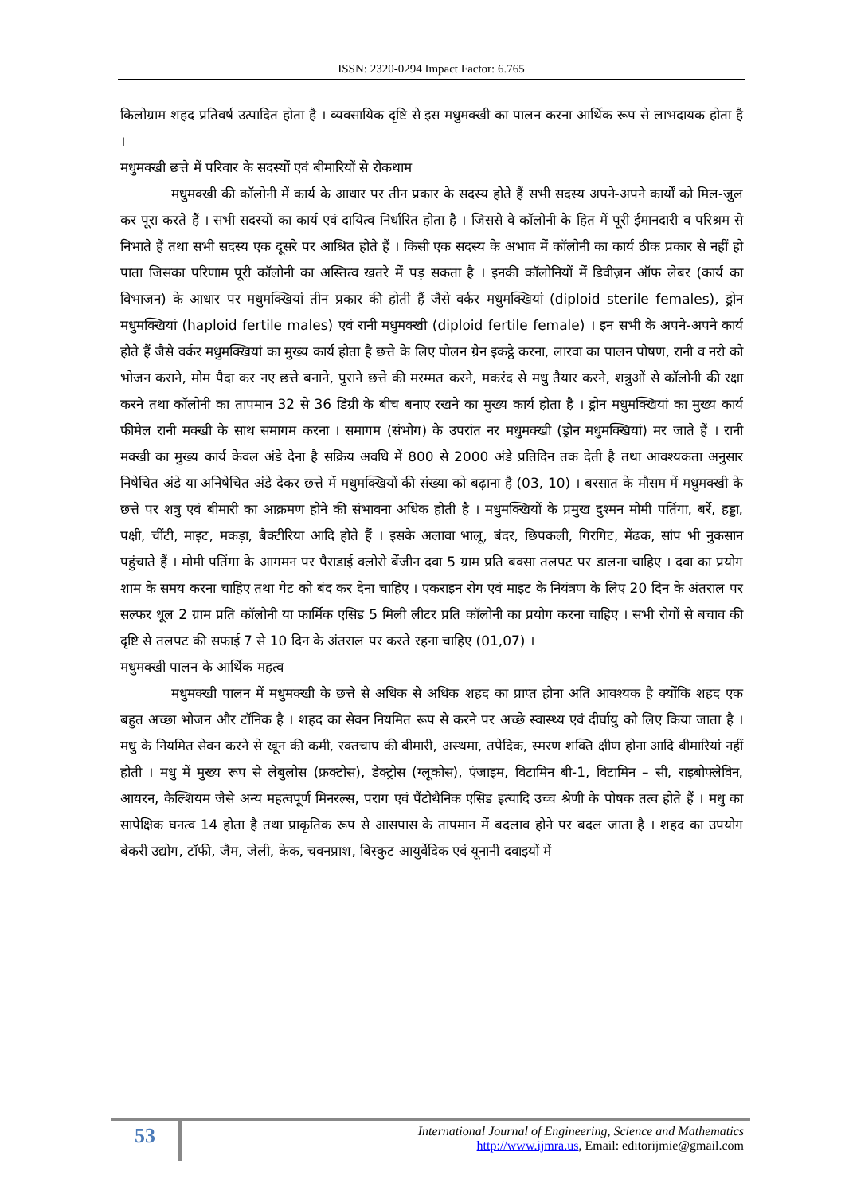ISSN: 2320-0294 Impact Factor: 6.765
किलोग्राम शहद प्रतिवर्ष उत्पादित होता है । व्यवसायिक दृष्टि से इस मधुमक्खी का पालन करना आर्थिक रूप से लाभदायक होता है ।
मधुमक्खी छत्ते में परिवार के सदस्यों एवं बीमारियों से रोकथाम
मधुमक्खी की कॉलोनी में कार्य के आधार पर तीन प्रकार के सदस्य होते हैं सभी सदस्य अपने-अपने कार्यों को मिल-जुल कर पूरा करते हैं । सभी सदस्यों का कार्य एवं दायित्व निर्धारित होता है । जिससे वे कॉलोनी के हित में पूरी ईमानदारी व परिश्रम से निभाते हैं तथा सभी सदस्य एक दूसरे पर आश्रित होते हैं । किसी एक सदस्य के अभाव में कॉलोनी का कार्य ठीक प्रकार से नहीं हो पाता जिसका परिणाम पूरी कॉलोनी का अस्तित्व खतरे में पड़ सकता है । इनकी कॉलोनियों में डिवीज़न ऑफ लेबर (कार्य का विभाजन) के आधार पर मधुमक्खियां तीन प्रकार की होती हैं जैसे वर्कर मधुमक्खियां (diploid sterile females), ड्रोन मधुमक्खियां (haploid fertile males) एवं रानी मधुमक्खी (diploid fertile female) । इन सभी के अपने-अपने कार्य होते हैं जैसे वर्कर मधुमक्खियां का मुख्य कार्य होता है छत्ते के लिए पोलन ग्रेन इकट्ठे करना, लारवा का पालन पोषण, रानी व नरो को भोजन कराने, मोम पैदा कर नए छत्ते बनाने, पुराने छत्ते की मरम्मत करने, मकरंद से मधु तैयार करने, शत्रुओं से कॉलोनी की रक्षा करने तथा कॉलोनी का तापमान 32 से 36 डिग्री के बीच बनाए रखने का मुख्य कार्य होता है । ड्रोन मधुमक्खियां का मुख्य कार्य फीमेल रानी मक्खी के साथ समागम करना । समागम (संभोग) के उपरांत नर मधुमक्खी (ड्रोन मधुमक्खियां) मर जाते हैं । रानी मक्खी का मुख्य कार्य केवल अंडे देना है सक्रिय अवधि में 800 से 2000 अंडे प्रतिदिन तक देती है तथा आवश्यकता अनुसार निषेचित अंडे या अनिषेचित अंडे देकर छत्ते में मधुमक्खियों की संख्या को बढ़ाना है (03, 10) । बरसात के मौसम में मधुमक्खी के छत्ते पर शत्रु एवं बीमारी का आक्रमण होने की संभावना अधिक होती है । मधुमक्खियों के प्रमुख दुश्मन मोमी पतिंगा, बर्रे, हड्डा, पक्षी, चींटी, माइट, मकड़ा, बैक्टीरिया आदि होते हैं । इसके अलावा भालू, बंदर, छिपकली, गिरगिट, मेंढक, सांप भी नुकसान पहुंचाते हैं । मोमी पतिंगा के आगमन पर पैराडाई क्लोरो बेंजीन दवा 5 ग्राम प्रति बक्सा तलपट पर डालना चाहिए । दवा का प्रयोग शाम के समय करना चाहिए तथा गेट को बंद कर देना चाहिए । एकराइन रोग एवं माइट के नियंत्रण के लिए 20 दिन के अंतराल पर सल्फर धूल 2 ग्राम प्रति कॉलोनी या फार्मिक एसिड 5 मिली लीटर प्रति कॉलोनी का प्रयोग करना चाहिए । सभी रोगों से बचाव की दृष्टि से तलपट की सफाई 7 से 10 दिन के अंतराल पर करते रहना चाहिए (01,07) ।
मधुमक्खी पालन के आर्थिक महत्व
मधुमक्खी पालन में मधुमक्खी के छत्ते से अधिक से अधिक शहद का प्राप्त होना अति आवश्यक है क्योंकि शहद एक बहुत अच्छा भोजन और टॉनिक है । शहद का सेवन नियमित रूप से करने पर अच्छे स्वास्थ्य एवं दीर्घायु को लिए किया जाता है । मधु के नियमित सेवन करने से खून की कमी, रक्तचाप की बीमारी, अस्थमा, तपेदिक, स्मरण शक्ति क्षीण होना आदि बीमारियां नहीं होती । मधु में मुख्य रूप से लेबुलोस (फ्रक्टोस), डेक्ट्रोस (ग्लूकोस), एंजाइम, विटामिन बी-1, विटामिन – सी, राइबोफ्लेविन, आयरन, कैल्शियम जैसे अन्य महत्वपूर्ण मिनरल्स, पराग एवं पैंटोथैनिक एसिड इत्यादि उच्च श्रेणी के पोषक तत्व होते हैं । मधु का सापेक्षिक घनत्व 14 होता है तथा प्राकृतिक रूप से आसपास के तापमान में बदलाव होने पर बदल जाता है । शहद का उपयोग बेकरी उद्योग, टॉफी, जैम, जेली, केक, चवनप्राश, बिस्कुट आयुर्वेदिक एवं यूनानी दवाइयों में
53
International Journal of Engineering, Science and Mathematics
http://www.ijmra.us, Email: editorijmie@gmail.com